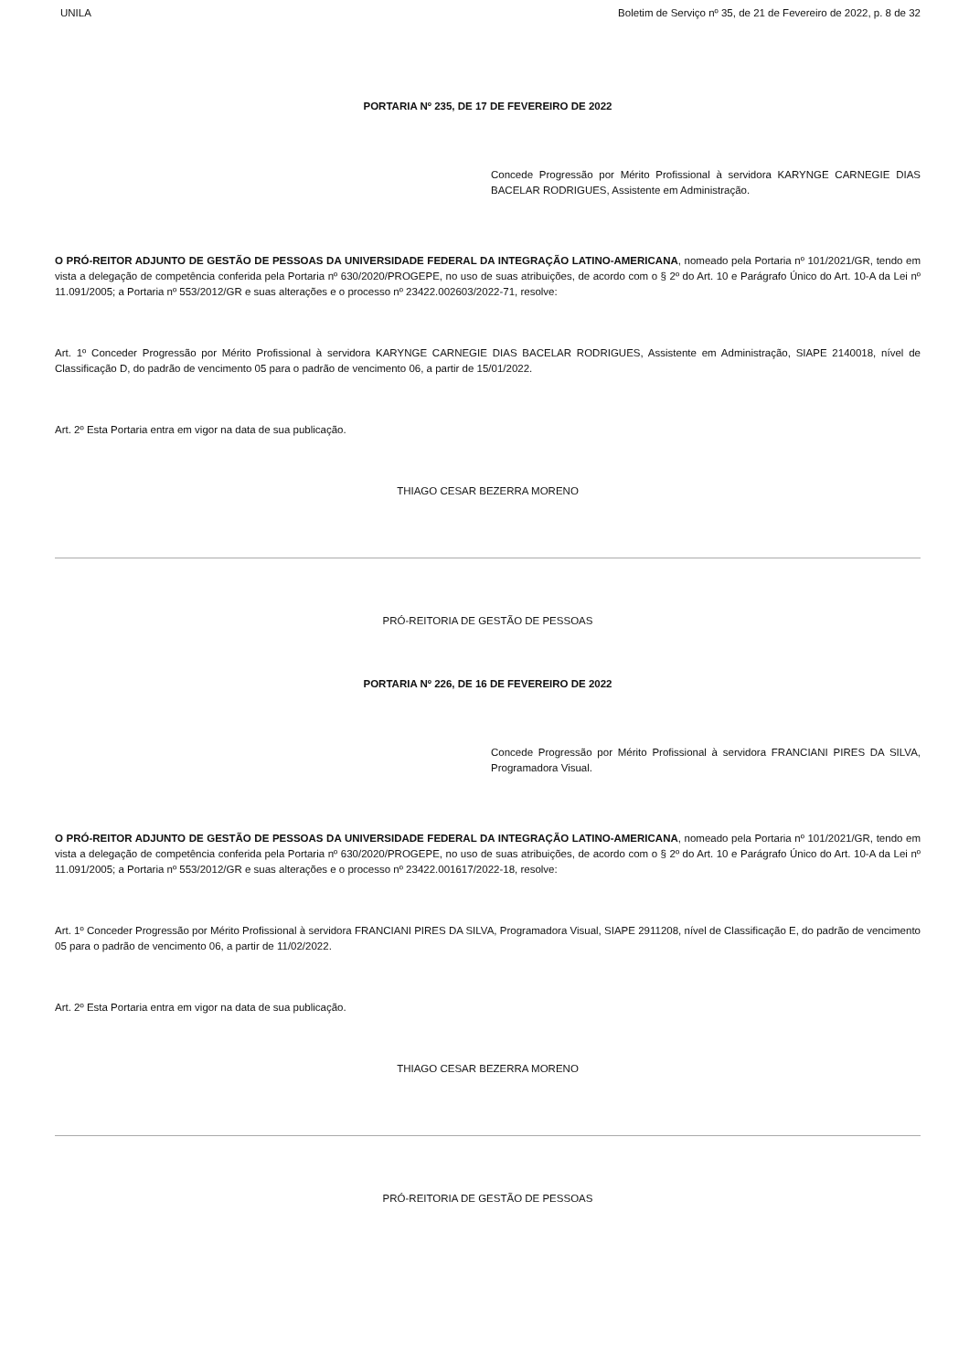UNILA Boletim de Serviço nº 35, de 21 de Fevereiro de 2022, p. 8 de 32
PORTARIA Nº 235, DE 17 DE FEVEREIRO DE 2022
Concede Progressão por Mérito Profissional à servidora KARYNGE CARNEGIE DIAS BACELAR RODRIGUES, Assistente em Administração.
O PRÓ-REITOR ADJUNTO DE GESTÃO DE PESSOAS DA UNIVERSIDADE FEDERAL DA INTEGRAÇÃO LATINO-AMERICANA, nomeado pela Portaria nº 101/2021/GR, tendo em vista a delegação de competência conferida pela Portaria nº 630/2020/PROGEPE, no uso de suas atribuições, de acordo com o § 2º do Art. 10 e Parágrafo Único do Art. 10-A da Lei nº 11.091/2005; a Portaria nº 553/2012/GR e suas alterações e o processo nº 23422.002603/2022-71, resolve:
Art. 1º Conceder Progressão por Mérito Profissional à servidora KARYNGE CARNEGIE DIAS BACELAR RODRIGUES, Assistente em Administração, SIAPE 2140018, nível de Classificação D, do padrão de vencimento 05 para o padrão de vencimento 06, a partir de 15/01/2022.
Art. 2º Esta Portaria entra em vigor na data de sua publicação.
THIAGO CESAR BEZERRA MORENO
PRÓ-REITORIA DE GESTÃO DE PESSOAS
PORTARIA Nº 226, DE 16 DE FEVEREIRO DE 2022
Concede Progressão por Mérito Profissional à servidora FRANCIANI PIRES DA SILVA, Programadora Visual.
O PRÓ-REITOR ADJUNTO DE GESTÃO DE PESSOAS DA UNIVERSIDADE FEDERAL DA INTEGRAÇÃO LATINO-AMERICANA, nomeado pela Portaria nº 101/2021/GR, tendo em vista a delegação de competência conferida pela Portaria nº 630/2020/PROGEPE, no uso de suas atribuições, de acordo com o § 2º do Art. 10 e Parágrafo Único do Art. 10-A da Lei nº 11.091/2005; a Portaria nº 553/2012/GR e suas alterações e o processo nº 23422.001617/2022-18, resolve:
Art. 1º Conceder Progressão por Mérito Profissional à servidora FRANCIANI PIRES DA SILVA, Programadora Visual, SIAPE 2911208, nível de Classificação E, do padrão de vencimento 05 para o padrão de vencimento 06, a partir de 11/02/2022.
Art. 2º Esta Portaria entra em vigor na data de sua publicação.
THIAGO CESAR BEZERRA MORENO
PRÓ-REITORIA DE GESTÃO DE PESSOAS